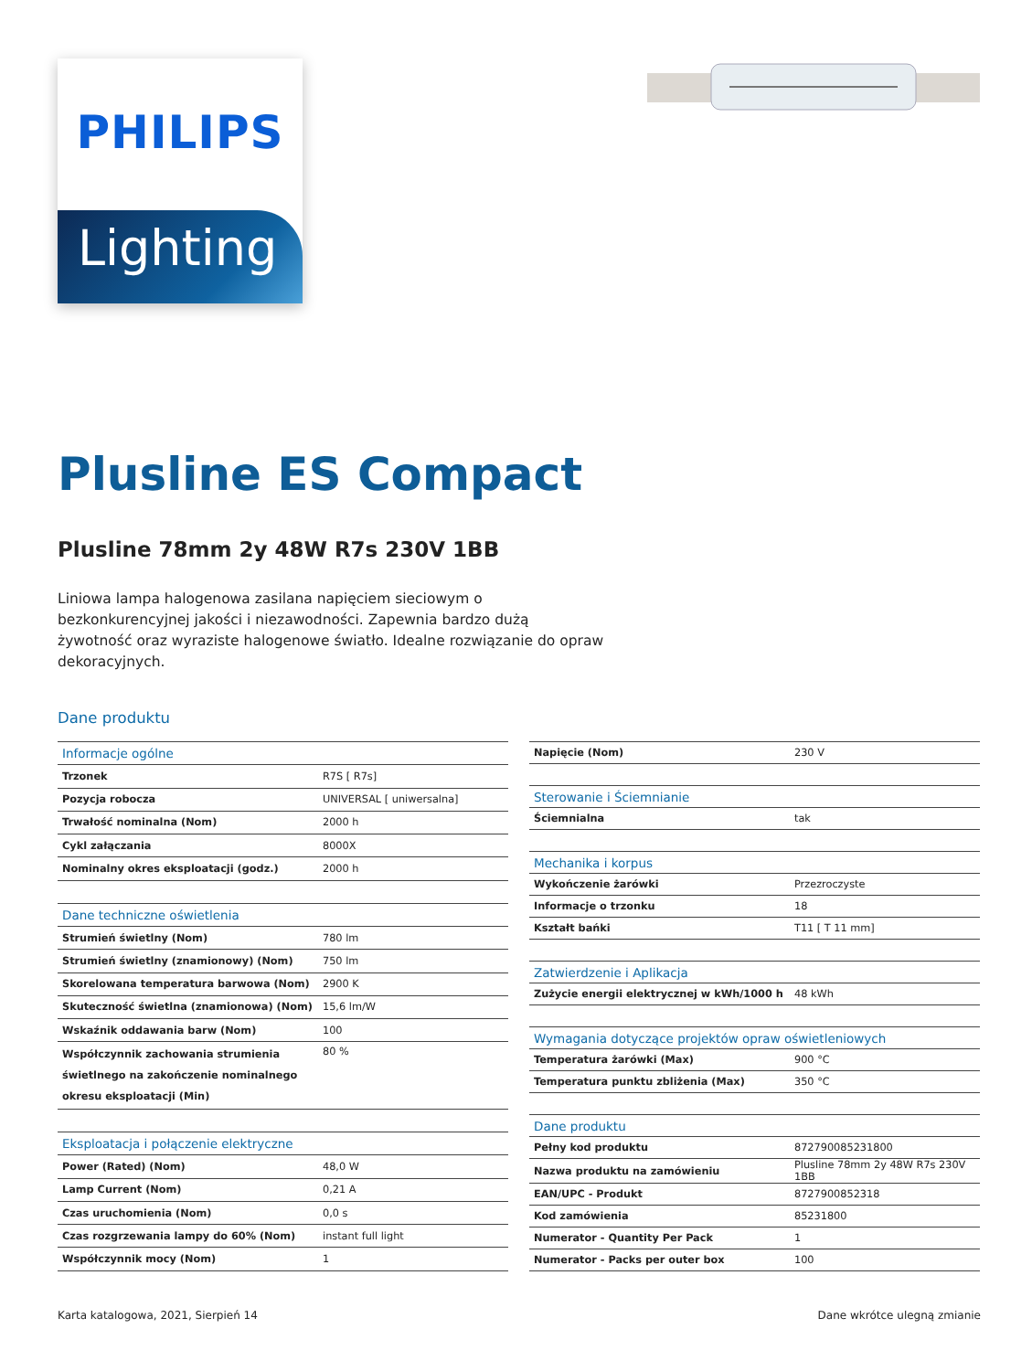PHILIPS
Lighting
Plusline ES Compact
Plusline 78mm 2y 48W R7s 230V 1BB
Liniowa lampa halogenowa zasilana napięciem sieciowym o bezkonkurencyjnej jakości i niezawodności. Zapewnia bardzo dużą żywotność oraz wyraziste halogenowe światło. Idealne rozwiązanie do opraw dekoracyjnych.
Dane produktu
| Informacje ogólne | |
| Trzonek | R7S [ R7s] |
| Pozycja robocza | UNIVERSAL [ uniwersalna] |
| Trwałość nominalna (Nom) | 2000 h |
| Cykl załączania | 8000X |
| Nominalny okres eksploatacji (godz.) | 2000 h |
| Dane techniczne oświetlenia | |
| Strumień świetlny (Nom) | 780 lm |
| Strumień świetlny (znamionowy) (Nom) | 750 lm |
| Skorelowana temperatura barwowa (Nom) | 2900 K |
| Skuteczność świetlna (znamionowa) (Nom) | 15,6 lm/W |
| Wskaźnik oddawania barw (Nom) | 100 |
| Współczynnik zachowania strumienia świetlnego na zakończenie nominalnego okresu eksploatacji (Min) | 80 % |
| Eksploatacja i połączenie elektryczne | |
| Power (Rated) (Nom) | 48,0 W |
| Lamp Current (Nom) | 0,21 A |
| Czas uruchomienia (Nom) | 0,0 s |
| Czas rozgrzewania lampy do 60% (Nom) | instant full light |
| Współczynnik mocy (Nom) | 1 |
| Napięcie (Nom) | 230 V |
| Sterowanie i Ściemnianie | |
| Ściemnialna | tak |
| Mechanika i korpus | |
| Wykończenie żarówki | Przezroczyste |
| Informacje o trzonku | 18 |
| Kształt bańki | T11 [ T 11 mm] |
| Zatwierdzenie i Aplikacja | |
| Zużycie energii elektrycznej w kWh/1000 h | 48 kWh |
| Wymagania dotyczące projektów opraw oświetleniowych | |
| Temperatura żarówki (Max) | 900 °C |
| Temperatura punktu zbliżenia (Max) | 350 °C |
| Dane produktu | |
| Pełny kod produktu | 872790085231800 |
| Nazwa produktu na zamówieniu | Plusline 78mm 2y 48W R7s 230V 1BB |
| EAN/UPC - Produkt | 8727900852318 |
| Kod zamówienia | 85231800 |
| Numerator - Quantity Per Pack | 1 |
| Numerator - Packs per outer box | 100 |
Karta katalogowa, 2021, Sierpień 14 Dane wkrótce ulegną zmianie